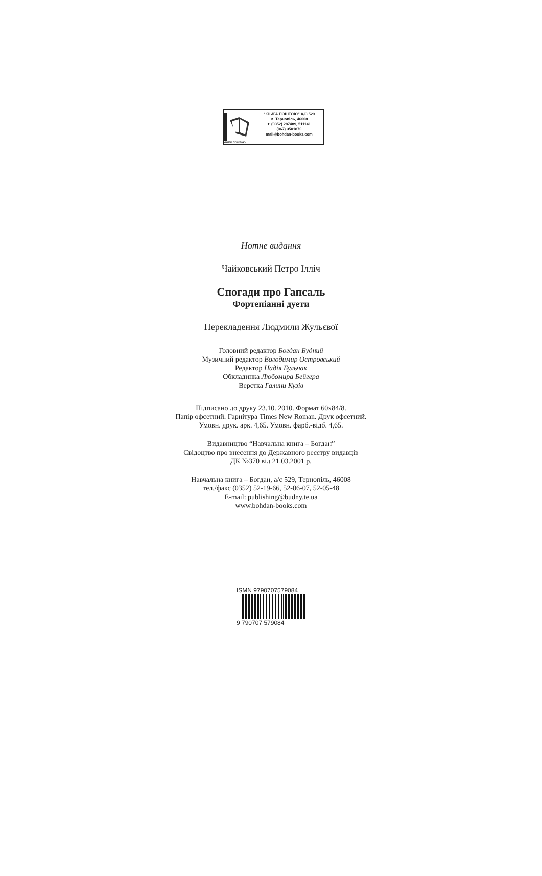КНИГИ ПОШТОЮ:
“КНИГА ПОШТОЮ” А/С 529
м. Тернопіль, 46008
т. (0352) 287489, 511141
(067) 3501870
mail@bohdan-books.com
Нотне видання
Чайковський Петро Ілліч
Спогади про Гапсаль
Фортепіанні дуети
Перекладення Людмили Жульєвої
Головний редактор Богдан Будний
Музичний редактор Володимир Островський
Редактор Надія Бульчак
Обкладинка Любомира Бейгера
Верстка Галини Кузів
Підписано до друку 23.10. 2010. Формат 60x84/8.
Папір офсетний. Гарнітура Times New Roman. Друк офсетний.
Умовн. друк. арк. 4,65. Умовн. фарб.-відб. 4,65.
Видавництво “Навчальна книга – Богдан”
Свідоцтво про внесення до Державного реєстру видавців
ДК №370 від 21.03.2001 р.
Навчальна книга – Богдан, а/с 529, Тернопіль, 46008
тел./факс (0352) 52-19-66, 52-06-07, 52-05-48
E-mail: publishing@budny.te.ua
www.bohdan-books.com
ISMN 9790707579084
9 790707 579084